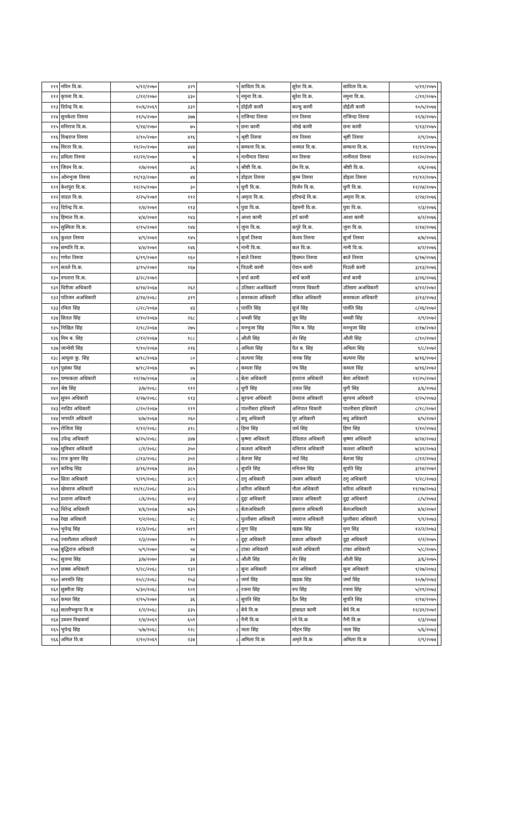| १११ | नविन वि.क. | ५/१२/२०७० | ३२९ | ९ | साविता वि.क. | सुरेश वि.क. | साविता वि.क. | ५/११/२०७५ | |
| ११२ | कृपना वि.क. | ८/१२/२०७० | ३३० | ९ | नमुना वि.क. | सुरेश वि.क. | नमुना वि.क. | ८/११/२०७५ | |
| ११३ | दिपेन्द्र वि.क. | १०/६/२०६९ | ३३१ | ९ | डोईली कामी | कल्चु कामी | डोईली कामी | १०/५/२०७४ | |
| ११४ | सुनकेशा तिरुवा | ११/५/२०७० | ३७७ | ९ | राजिन्दा तिरुवा | रत्न तिरुवा | राजिन्दा तिरुवा | ११/४/२०७५ | |
| ११५ | मनिराज वि.क. | ९/१४/२०७० | ७५ | ९ | छना कामी | जोखे कामी | छना कामी | ९/१३/२०७५ | |
| ११६ | विश्वराज तिरुवा | २/१०/२०७० | ४१६ | ९ | श्रृष्टी तिरुवा | राम तिरुवा | श्रृष्टी तिरुवा | २/९/२०७५ | |
| ११७ | विरता वि.क. | ११/२०/२०७० | ४४४ | ९ | सम्फना वि.क. | धनमल वि.क. | सम्फना वि.क. | ११/१९/२०७५ | |
| ११८ | प्रमिला तिरुवा | १२/२१/२०७० | ७ | ९ | नानीमता तिरुवा | मन तिरुवा | नानीमता तिरुवा | १२/२०/२०७५ | |
| ११९ | जिवन वि.क. | २/७/२०७१ | ३६ | ९ | श्रीष्टी वि.क. | प्रेम वि.क. | श्रीष्टी वि.क. | २/६/२०७६ | |
| १२० | ओमभुजा तिरुवा | ११/१३/२०७० | ४४ | ९ | डोइला तिरुवा | कुम्म तिरुवा | डोइला तिरुवा | ११/१२/२०७५ | |
| १२१ | केशपुरा वि.क. | १२/२५/२०७० | ३० | ९ | धुगी वि.क. | विर्जन वि.क. | धुगी वि.क. | १२/२४/२०७५ | |
| १२२ | वादल वि.क. | २/२५/२०७१ | ११२ | ९ | अमृता वि.क. | हरिचन्द्रे वि.क. | अमृता वि.क. | २/२४/२०७६ | |
| १२३ | दिपेन्द्र वि.क. | २/४/२०७१ | ११३ | ९ | पुवा वि.क. | देहमनी वि.क. | पुवा वि.क. | २/३/२०७६ | |
| १२४ | हिमाल वि.क. | ४/४/२०७१ | १४३ | ९ | आशा कामी | हर्प कामी | आशा कामी | ४/२/२०७६ | |
| १२५ | सुस्मिता वि.क. | २/१५/२०७१ | १४४ | ९ | जुना वि.क. | कपुरे वि.क. | जुना वि.क. | २/१४/२०७६ | |
| १२६ | कुशल तिरुवा | ४/९/२०७१ | १४५ | ९ | सुर्जा तिरुवा | केशव तिरुवा | सुर्जा तिरुवा | ४/७/२०७६ | |
| १२७ | सम्पति वि.क. | ४/४/२०७१ | १४६ | ९ | नानी वि.क. | कल वि.क. | नानी वि.क. | ४/२/२०७६ | |
| १२८ | गणेश तिरुवा | ६/१९/२०७१ | १६० | ९ | बाले तिरुवा | हिक्मत तिरुवा | बाले तिरुवा | ६/१७/२०७६ | |
| १२९ | सतले वि.क. | ३/१५/२०७१ | १६७ | ९ | पिउली कामी | ऐवान कामी | पिउली कामी | ३/१३/२०७६ | |
| १३० | रुपतारा वि.क. | ३/२८/२०७१ | | ९ | सर्पा कामी | बार्चे कामी | सर्पा कामी | ३/२६/२०७६ | |
| १३१ | धिरीजा अधिकारी | ४/१४/२०६७ | २६२ | ८ | उतिसरा अअधिकारी | गंगाराम धिकारी | उतिसरा अअधिकारी | ४/१२/२०७२ | |
| १३२ | पतिजन अअधिकारी | ३/१४/२०६८ | ३१९ | ८ | सवरकला अधिकारी | वकिल अधिकारी | सवरकला अधिकारी | ३/१३/२०७३ | |
| १३३ | रमिता सिंह | ८/२८/२०६७ | ४३ | ८ | पार्वति सिंह | सुर्ज सिंह | पार्वति सिंह | ८/२६/२०७२ | |
| १३४ | सितल सिंह | २/१०/२०६७ | २६८ | ८ | धमसी सिंह | ध्रुव सिंह | धमसी सिंह | २/९/२०७२ | |
| १३५ | निखिल सिंह | २/१८/२०६७ | २७५ | ८ | मनभुजा सिंह | भिम ब. सिंह | मनभुजा सिंह | २/१७/२०७२ | |
| १३६ | मिम ब. सिंह | ८/१२/२०६७ | १८८ | ८ | औली सिंह | शेर सिंह | औली सिंह | ८/१०/२०७२ | |
| १३७ | जान्वेवी सिंह | ९/१०/२०६७ | २१६ | ८ | अमिला सिंह | पैल ब. सिंह | अमिला सिंह | ९/८/२०७२ | |
| १३८ | आयूशा कु. सिंह | ७/१८/२०६७ | ८० | ८ | कल्पना सिंह | जनक सिंह | कल्पना सिंह | ७/१६/२०७२ | |
| १३९ | पुसंका सिहं | ७/१८/२०६७ | ७५ | ८ | कमला सिंह | पंच सिंह | कमला सिंह | ७/१६/२०७२ | |
| १४० | चम्फकला अधिकारी | १२/२७/२०६७ | ८७ | ८ | बेला अधिकारी | हंशराज अधिकारी | बेला अधिकारी | १२/२५/२०७२ | |
| १४१ | श्रेष्ठ सिंह | ३/७/२०६८ | ११२ | ८ | धुगी सिंह | उजल सिंह | धुगी सिंह | ३/६/२०७३ | |
| १४२ | सुमन अधिकारी | २/२७/२०६८ | ११३ | ८ | सुरपना अधिकारी | प्रेमराज अधिकारी | सुरपना अधिकारी | २/२५/२०७३ | |
| १४३ | नरदिप अधिकारी | ८/२०/२०६७ | ११९ | ८ | पाल्तीसरा हधिकारी | अनिपाल धिकारी | पाल्तीसरा हधिकारी | ८/१८/२०७२ | |
| १४४ | भगवति अधिकारी | ४/७/२०६७ | २६० | ८ | सदु अधिकारी | पुर अधिकारी | सदु अधिकारी | ४/५/२०७२ | |
| १४५ | रोजिता सिंह | १/१२/२०६८ | ३१८ | ८ | हिमा सिंह | जर्म सिंह | हिमा सिंह | १/१०/२०७३ | |
| १४६ | उपेन्द्र अधिकारी | ७/२५/२०६८ | ३४७ | ८ | कृष्णा अधिकारी | देविलाल अधिकारी | कृष्णा अधिकारी | ७/२४/२०७३ | |
| १४७ | सुविधार अधिकारी | ८/१/२०६८ | ३५० | ८ | कलशा अधिकारी | धनिराज अधिकारी | कलशा अधिकारी | ७/३१/२०७३ | |
| १४८ | राज कुमार सिंह | ८/१३/२०६८ | ३५१ | ८ | बेलजा सिंह | नर्या सिंह | बेलजा सिंह | ८/१२/२०७३ | |
| १४९ | कविन्द्र सिंह | ३/१६/२०६७ | ३६५ | ८ | सुपति सिंह | मनिजन सिंह | सुपति सिंह | ३/१४/२०७२ | |
| १५० | सिता अधिकारी | ९/२९/२०६८ | ३८९ | ८ | ठगु अधिकारी | उब्जन अधिकारी | ठगु अधिकारी | ९/२८/२०७३ | |
| १५१ | खेमराज अधिकारी | ११/१८/२०६८ | ३८५ | ८ | सरिता अधिकारी | नौला अधिकारी | सरिता अधिकारी | ११/१७/२०७३ | |
| १५२ | प्रशान्त अधिकारी | ८/६/२०६८ | ४०३ | ८ | दुद्दा अधिकारी | प्रकाश अधिकारी | दुद्दा अधिकारी | ८/५/२०७३ | |
| १५३ | धिरेन्द्र अधिकारि | ४/६/२०६७ | ७३५ | ८ | बेलाअधिकारि | हंसराज अधिकारि | बेलाअधिकारि | ४/४/२०७२ | |
| १५४ | रेखा अधिकारी | ९/२/२०६८ | २८ | ८ | पुल्तीसरा अधिकारी | जयराज अधिकारी | पुल्तीसरा अधिकारी | ९/१/२०७३ | |
| १५५ | भुपेन्द्र सिंह | १२/३/२०६८ | ७१९ | ८ | मुगा सिंह | खडक सिंह | मुगा सिंह | १२/२/२०७३ | |
| १५६ | ज्वारीलाल अधिकारी | २/३/२०७० | २० | ८ | दुद्दा अधिकारी | प्रकाश अधिकारी | दुद्दा अधिकारी | २/२/२०७५ | |
| १५७ | बुद्धिराज अधिकारी | ५/९/२०७० | ५४ | ८ | टांका अधिकारी | काली अधिकारी | टांका अधिकारी | ५/८/२०७५ | |
| १५८ | सुजना सिंह | ३/७/२०७० | ३४ | ८ | औली सिंह | शेर सिंह | औली सिंह | ३/६/२०७५ | |
| १५९ | छक्क अधिकारी | ९/२८/२०६८ | १३२ | ८ | सुना अधिकारी | रत्न अधिकारी | सुना अधिकारी | ९/२७/२०७३ | |
| १६० | अनमति सिंह | १०/८/२०६८ | १५३ | ८ | जर्मा सिंह | खडक सिंह | जर्मा सिंह | १०/७/२०७३ | |
| १६१ | सुस्मीता सिंह | ५/३०/२०६८ | १०१ | ८ | रजना सिंह | रुप सिंह | रजना सिंह | ५/२९/२०७३ | |
| १६२ | कमल सिंह | २/१५/२०७० | ३६ | ८ | सुपति सिंह | दैल सिंह | सुपति सिंह | २/१४/२०७५ | |
| १६३ | सल्लीभकुपा वि.क | १/२/२०६८ | ३३५ | ८ | बेचे वि.क | हांसदल कामी | बेचे वि.क | १२/३१/२०७२ | |
| १६४ | उब्जन विश्वकर्मा | १/४/२०६९ | ६५९ | ८ | नैनी वि.क | रने वि.क | नैनी वि.क | १/३/२०७४ | |
| १६५ | भुपेन्द्र सिंह | ५/७/२०६८ | १२८ | ८ | जला सिंह | मोहन सिंह | जला सिंह | ५/६/२०७३ | |
| १६६ | अमिल वि.क | २/१०/२०६९ | २३४ | ८ | अमिला वि.क | अमृते वि.क | अमिला वि.क | २/९/२०७४ | |